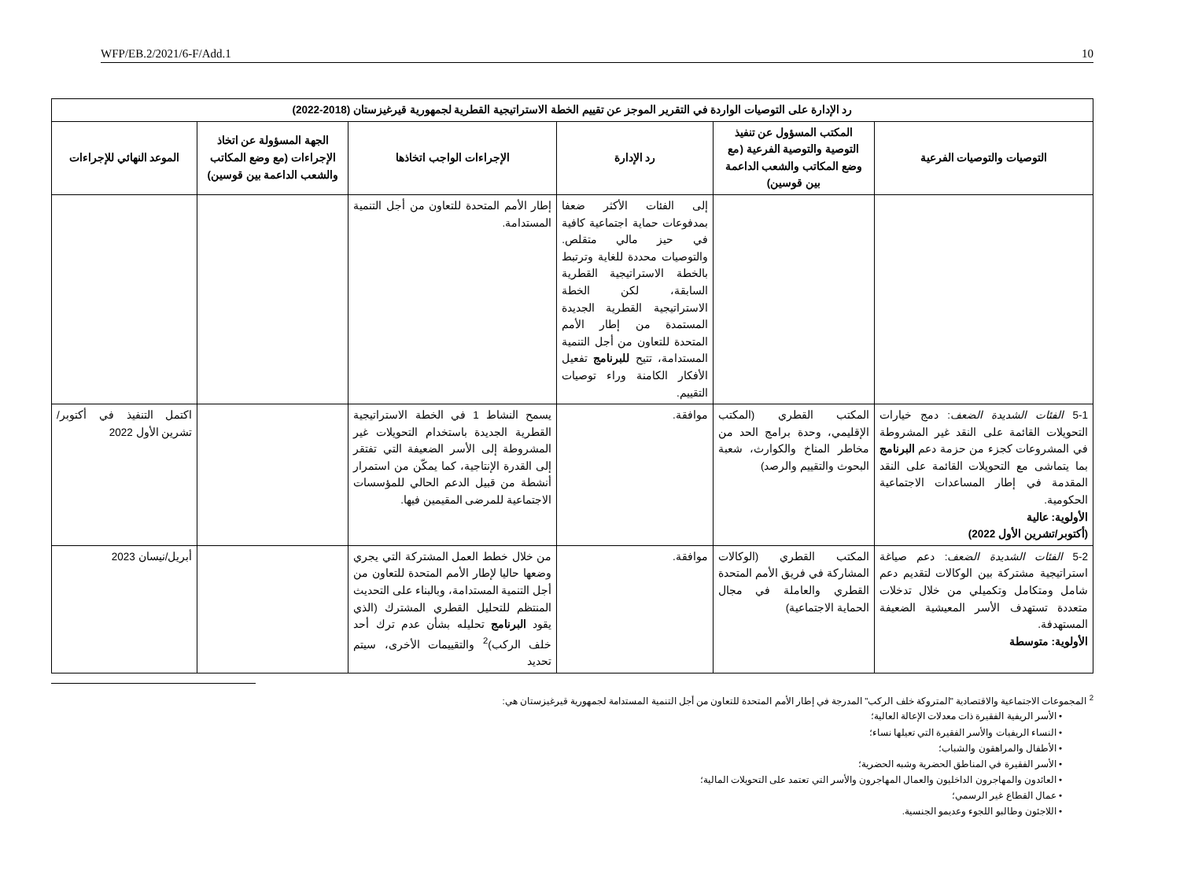WFP/EB.2/2021/6-F/Add.1 10
| رد الإدارة على التوصيات الواردة في التقرير الموجز عن تقييم الخطة الاستراتيجية القطرية لجمهورية قيرغيزستان (2018-2022) | | | | | |
| --- | --- | --- | --- | --- | --- |
| التوصيات والتوصيات الفرعية | المكتب المسؤول عن تنفيذ التوصية والتوصية الفرعية (مع وضع المكاتب والشعب الداعمة بين قوسين) | رد الإدارة | الإجراءات الواجب اتخاذها | الجهة المسؤولة عن اتخاذ الإجراءات (مع وضع المكاتب والشعب الداعمة بين قوسين) | الموعد النهائي للإجراءات |
| | | إلى الفئات الأكثر ضعفا بمدفوعات حماية اجتماعية كافية في حيز مالي متقلص. والتوصيات محددة للغاية وترتبط بالخطة الاستراتيجية القطرية السابقة، لكن الخطة الاستراتيجية القطرية الجديدة المستمدة من إطار الأمم المتحدة للتعاون من أجل التنمية المستدامة، تتيح للبرنامج تفعيل الأفكار الكامنة وراء توصيات التقييم. | إطار الأمم المتحدة للتعاون من أجل التنمية المستدامة. | | |
| 5-1 الفئات الشديدة الضعف : دمج خيارات التحويلات القائمة على النقد غير المشروطة في المشروعات كجزء من حزمة دعم البرنامج بما يتماشى مع التحويلات القائمة على النقد المقدمة في إطار المساعدات الاجتماعية الحكومية. الأولوية: عالية (أكتوبر/تشرين الأول 2022) | المكتب القطري (المكتب الإقليمي، وحدة برامج الحد من مخاطر المناخ والكوارث، شعبة البحوث والتقييم والرصد) | موافقة. | يسمح النشاط 1 في الخطة الاستراتيجية القطرية الجديدة باستخدام التحويلات غير المشروطة إلى الأسر الضعيفة التي تفتقر إلى القدرة الإنتاجية، كما يمكّن من استمرار أنشطة من قبيل الدعم الحالي للمؤسسات الاجتماعية للمرضى المقيمين فيها. | | اكتمل التنفيذ في أكتوبر/تشرين الأول 2022 |
| 5-2 الفئات الشديدة الضعف : دعم صياغة استراتيجية مشتركة بين الوكالات لتقديم دعم شامل ومتكامل وتكميلي من خلال تدخلات متعددة تستهدف الأسر المعيشية الضعيفة المستهدفة. الأولوية: متوسطة | المكتب القطري (الوكالات المشاركة في فريق الأمم المتحدة القطري والعاملة في مجال الحماية الاجتماعية) | موافقة. | من خلال خطط العمل المشتركة التي يجري وضعها حاليا لإطار الأمم المتحدة للتعاون من أجل التنمية المستدامة، وبالبناء على التحديث المنتظم للتحليل القطري المشترك (الذي يقود البرنامج تحليله بشأن عدم ترك أحد خلف الركب)<sup>2</sup> والتقييمات الأخرى، سيتم تحديد | | أبريل/نيسان 2023 |
<sup>2</sup> المجموعات الاجتماعية والاقتصادية "المتروكة خلف الركب" المدرجة في إطار الأمم المتحدة للتعاون من أجل التنمية المستدامة لجمهورية قيرغيزستان هي:
• الأسر الريفية الفقيرة ذات معدلات الإعالة العالية؛
• النساء الريفيات والأسر الفقيرة التي تعيلها نساء؛
• الأطفال والمراهقون والشباب؛
• الأسر الفقيرة في المناطق الحضرية وشبه الحضرية؛
• العائدون والمهاجرون الداخليون والعمال المهاجرون والأسر التي تعتمد على التحويلات المالية؛
• عمال القطاع غير الرسمي؛
• اللاجئون وطالبو اللجوء وعديمو الجنسية.